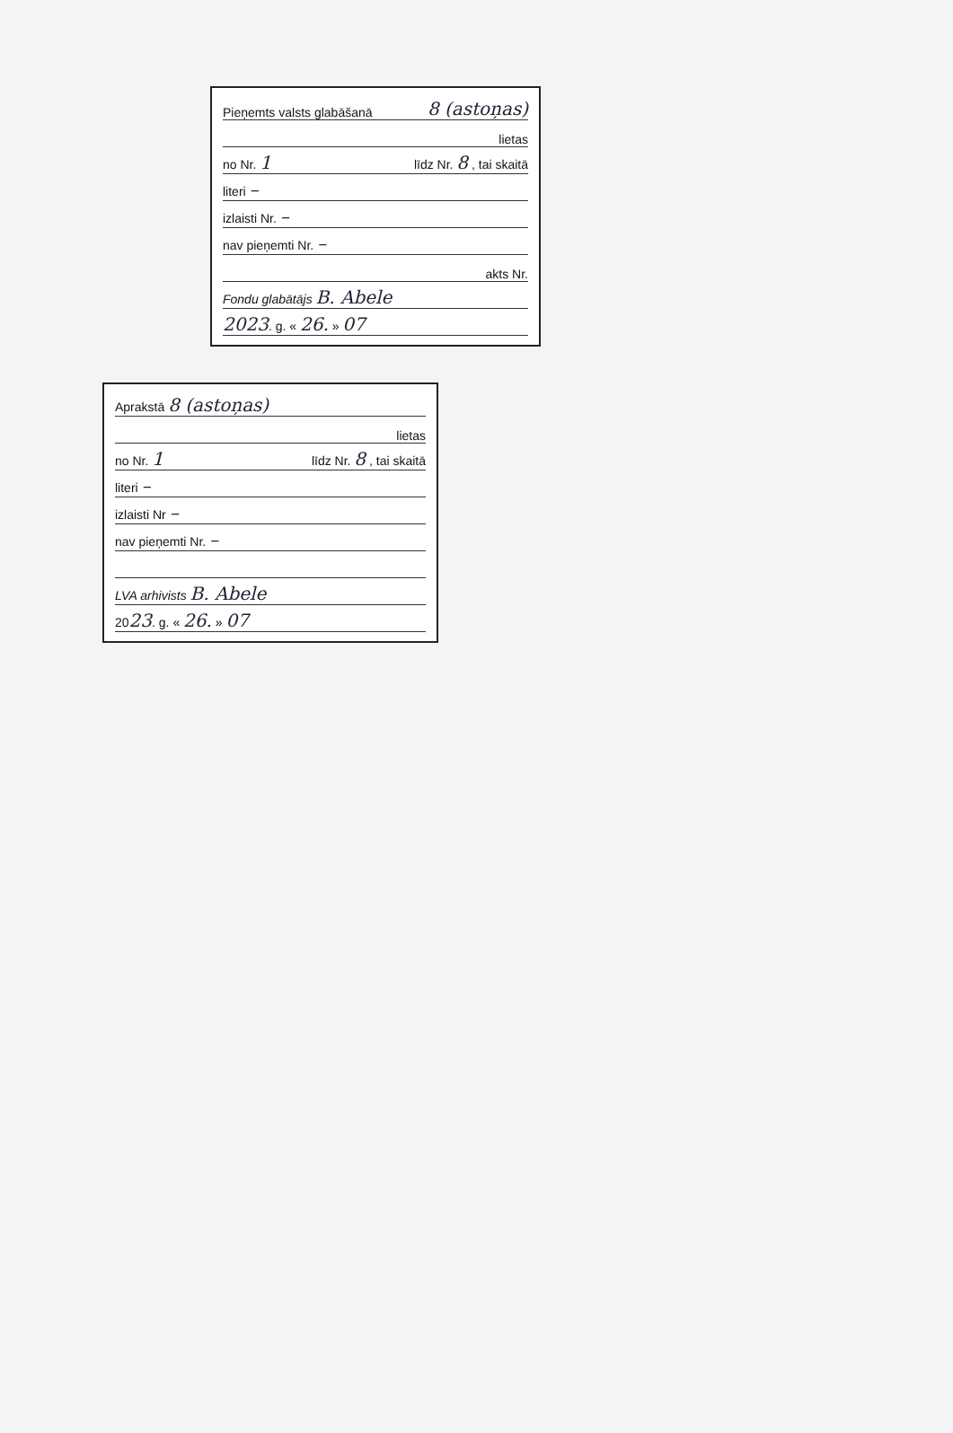Pieņemts valsts glabāšanā 8 (astoņas)
lietas
no Nr. 1 līdz Nr. 8 , tai skaitā
literi –
izlaisti Nr. –
nav pieņemti Nr. –
akts Nr.
Fondu glabātājs B. Abele
2023. g. « 26. » 07
Aprakstā 8 (astoņas)
lietas
no Nr. 1 līdz Nr. 8 , tai skaitā
literi –
izlaisti Nr –
nav pieņemti Nr. –
LVA arhivists B. Abele
2023. g. « 26. » 07